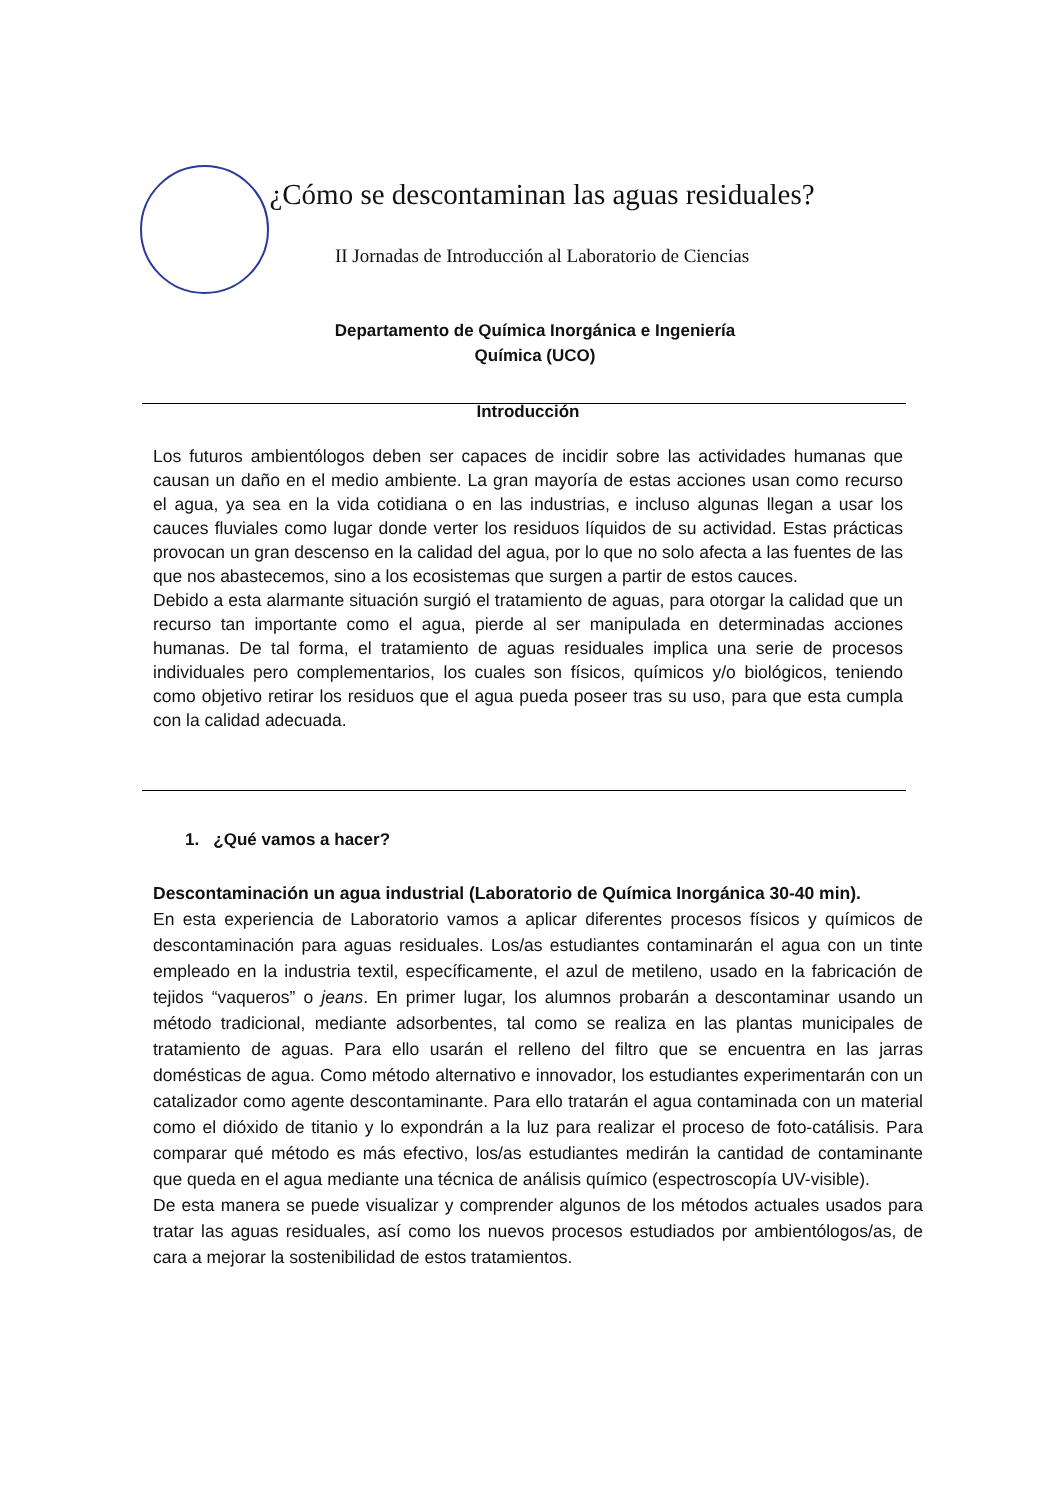¿Cómo se descontaminan las aguas residuales?
II Jornadas de Introducción al Laboratorio de Ciencias
Departamento de Química Inorgánica e Ingeniería Química (UCO)
Introducción
Los futuros ambientólogos deben ser capaces de incidir sobre las actividades humanas que causan un daño en el medio ambiente. La gran mayoría de estas acciones usan como recurso el agua, ya sea en la vida cotidiana o en las industrias, e incluso algunas llegan a usar los cauces fluviales como lugar donde verter los residuos líquidos de su actividad. Estas prácticas provocan un gran descenso en la calidad del agua, por lo que no solo afecta a las fuentes de las que nos abastecemos, sino a los ecosistemas que surgen a partir de estos cauces.
Debido a esta alarmante situación surgió el tratamiento de aguas, para otorgar la calidad que un recurso tan importante como el agua, pierde al ser manipulada en determinadas acciones humanas. De tal forma, el tratamiento de aguas residuales implica una serie de procesos individuales pero complementarios, los cuales son físicos, químicos y/o biológicos, teniendo como objetivo retirar los residuos que el agua pueda poseer tras su uso, para que esta cumpla con la calidad adecuada.
1. ¿Qué vamos a hacer?
Descontaminación un agua industrial (Laboratorio de Química Inorgánica 30-40 min).
En esta experiencia de Laboratorio vamos a aplicar diferentes procesos físicos y químicos de descontaminación para aguas residuales. Los/as estudiantes contaminarán el agua con un tinte empleado en la industria textil, específicamente, el azul de metileno, usado en la fabricación de tejidos “vaqueros” o jeans. En primer lugar, los alumnos probarán a descontaminar usando un método tradicional, mediante adsorbentes, tal como se realiza en las plantas municipales de tratamiento de aguas. Para ello usarán el relleno del filtro que se encuentra en las jarras domésticas de agua. Como método alternativo e innovador, los estudiantes experimentarán con un catalizador como agente descontaminante. Para ello tratarán el agua contaminada con un material como el dióxido de titanio y lo expondrán a la luz para realizar el proceso de foto-catálisis. Para comparar qué método es más efectivo, los/as estudiantes medirán la cantidad de contaminante que queda en el agua mediante una técnica de análisis químico (espectroscopía UV-visible).
De esta manera se puede visualizar y comprender algunos de los métodos actuales usados para tratar las aguas residuales, así como los nuevos procesos estudiados por ambientólogos/as, de cara a mejorar la sostenibilidad de estos tratamientos.